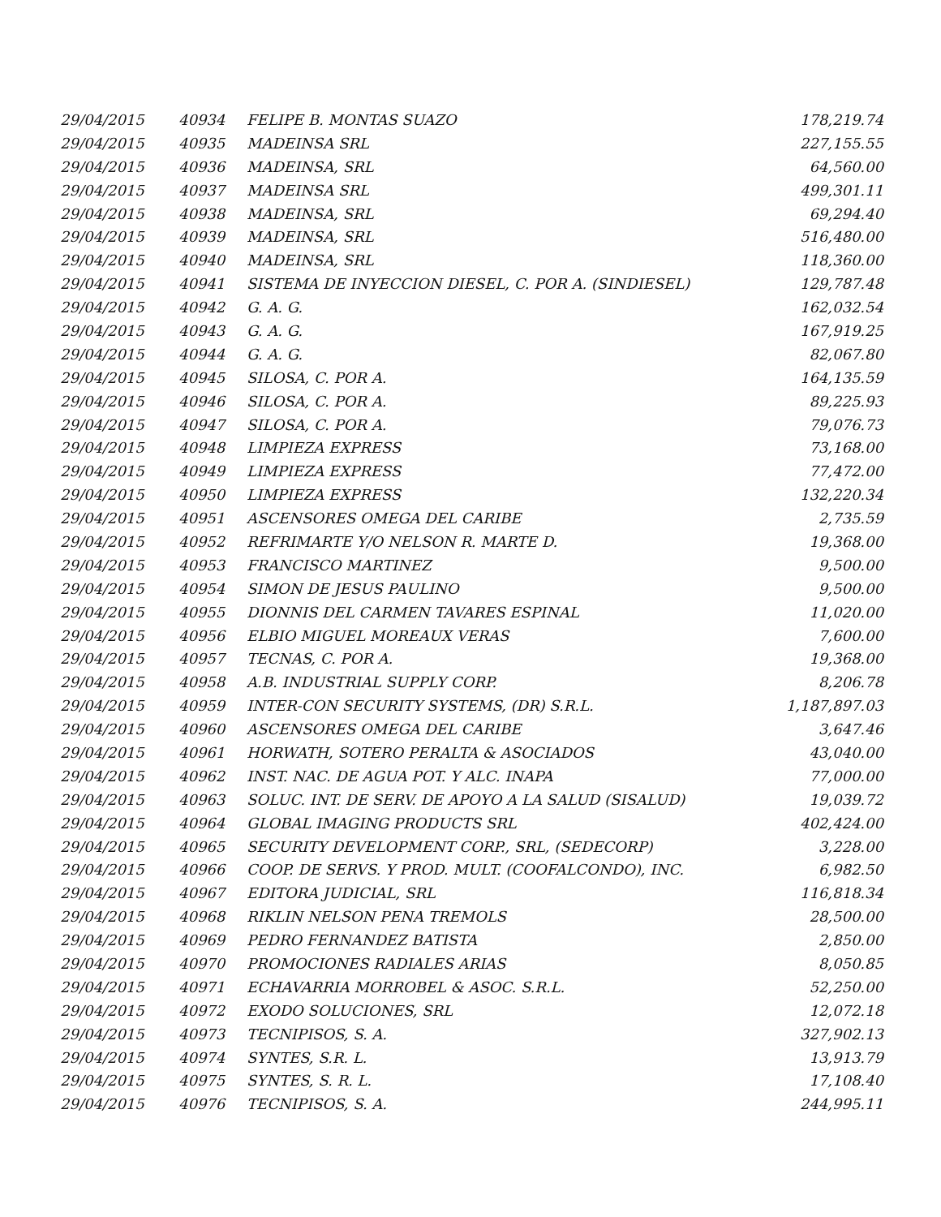| 29/04/2015 | 40934 | FELIPE B. MONTAS SUAZO | 178,219.74 |
| 29/04/2015 | 40935 | MADEINSA SRL | 227,155.55 |
| 29/04/2015 | 40936 | MADEINSA, SRL | 64,560.00 |
| 29/04/2015 | 40937 | MADEINSA SRL | 499,301.11 |
| 29/04/2015 | 40938 | MADEINSA, SRL | 69,294.40 |
| 29/04/2015 | 40939 | MADEINSA, SRL | 516,480.00 |
| 29/04/2015 | 40940 | MADEINSA, SRL | 118,360.00 |
| 29/04/2015 | 40941 | SISTEMA DE INYECCION DIESEL, C. POR A. (SINDIESEL) | 129,787.48 |
| 29/04/2015 | 40942 | G. A. G. | 162,032.54 |
| 29/04/2015 | 40943 | G. A. G. | 167,919.25 |
| 29/04/2015 | 40944 | G. A. G. | 82,067.80 |
| 29/04/2015 | 40945 | SILOSA, C. POR A. | 164,135.59 |
| 29/04/2015 | 40946 | SILOSA, C. POR A. | 89,225.93 |
| 29/04/2015 | 40947 | SILOSA, C. POR A. | 79,076.73 |
| 29/04/2015 | 40948 | LIMPIEZA EXPRESS | 73,168.00 |
| 29/04/2015 | 40949 | LIMPIEZA EXPRESS | 77,472.00 |
| 29/04/2015 | 40950 | LIMPIEZA EXPRESS | 132,220.34 |
| 29/04/2015 | 40951 | ASCENSORES OMEGA DEL CARIBE | 2,735.59 |
| 29/04/2015 | 40952 | REFRIMARTE Y/O NELSON R. MARTE D. | 19,368.00 |
| 29/04/2015 | 40953 | FRANCISCO MARTINEZ | 9,500.00 |
| 29/04/2015 | 40954 | SIMON DE JESUS PAULINO | 9,500.00 |
| 29/04/2015 | 40955 | DIONNIS DEL CARMEN TAVARES ESPINAL | 11,020.00 |
| 29/04/2015 | 40956 | ELBIO MIGUEL MOREAUX VERAS | 7,600.00 |
| 29/04/2015 | 40957 | TECNAS, C. POR A. | 19,368.00 |
| 29/04/2015 | 40958 | A.B. INDUSTRIAL SUPPLY CORP. | 8,206.78 |
| 29/04/2015 | 40959 | INTER-CON SECURITY SYSTEMS, (DR) S.R.L. | 1,187,897.03 |
| 29/04/2015 | 40960 | ASCENSORES OMEGA DEL CARIBE | 3,647.46 |
| 29/04/2015 | 40961 | HORWATH, SOTERO PERALTA & ASOCIADOS | 43,040.00 |
| 29/04/2015 | 40962 | INST. NAC. DE AGUA POT. Y ALC. INAPA | 77,000.00 |
| 29/04/2015 | 40963 | SOLUC. INT. DE SERV. DE APOYO A LA SALUD (SISALUD) | 19,039.72 |
| 29/04/2015 | 40964 | GLOBAL IMAGING PRODUCTS SRL | 402,424.00 |
| 29/04/2015 | 40965 | SECURITY DEVELOPMENT CORP., SRL, (SEDECORP) | 3,228.00 |
| 29/04/2015 | 40966 | COOP. DE SERVS. Y PROD. MULT. (COOFALCONDO), INC. | 6,982.50 |
| 29/04/2015 | 40967 | EDITORA JUDICIAL, SRL | 116,818.34 |
| 29/04/2015 | 40968 | RIKLIN NELSON PENA TREMOLS | 28,500.00 |
| 29/04/2015 | 40969 | PEDRO FERNANDEZ BATISTA | 2,850.00 |
| 29/04/2015 | 40970 | PROMOCIONES RADIALES ARIAS | 8,050.85 |
| 29/04/2015 | 40971 | ECHAVARRIA MORROBEL & ASOC. S.R.L. | 52,250.00 |
| 29/04/2015 | 40972 | EXODO SOLUCIONES, SRL | 12,072.18 |
| 29/04/2015 | 40973 | TECNIPISOS, S. A. | 327,902.13 |
| 29/04/2015 | 40974 | SYNTES, S.R. L. | 13,913.79 |
| 29/04/2015 | 40975 | SYNTES, S. R. L. | 17,108.40 |
| 29/04/2015 | 40976 | TECNIPISOS, S. A. | 244,995.11 |